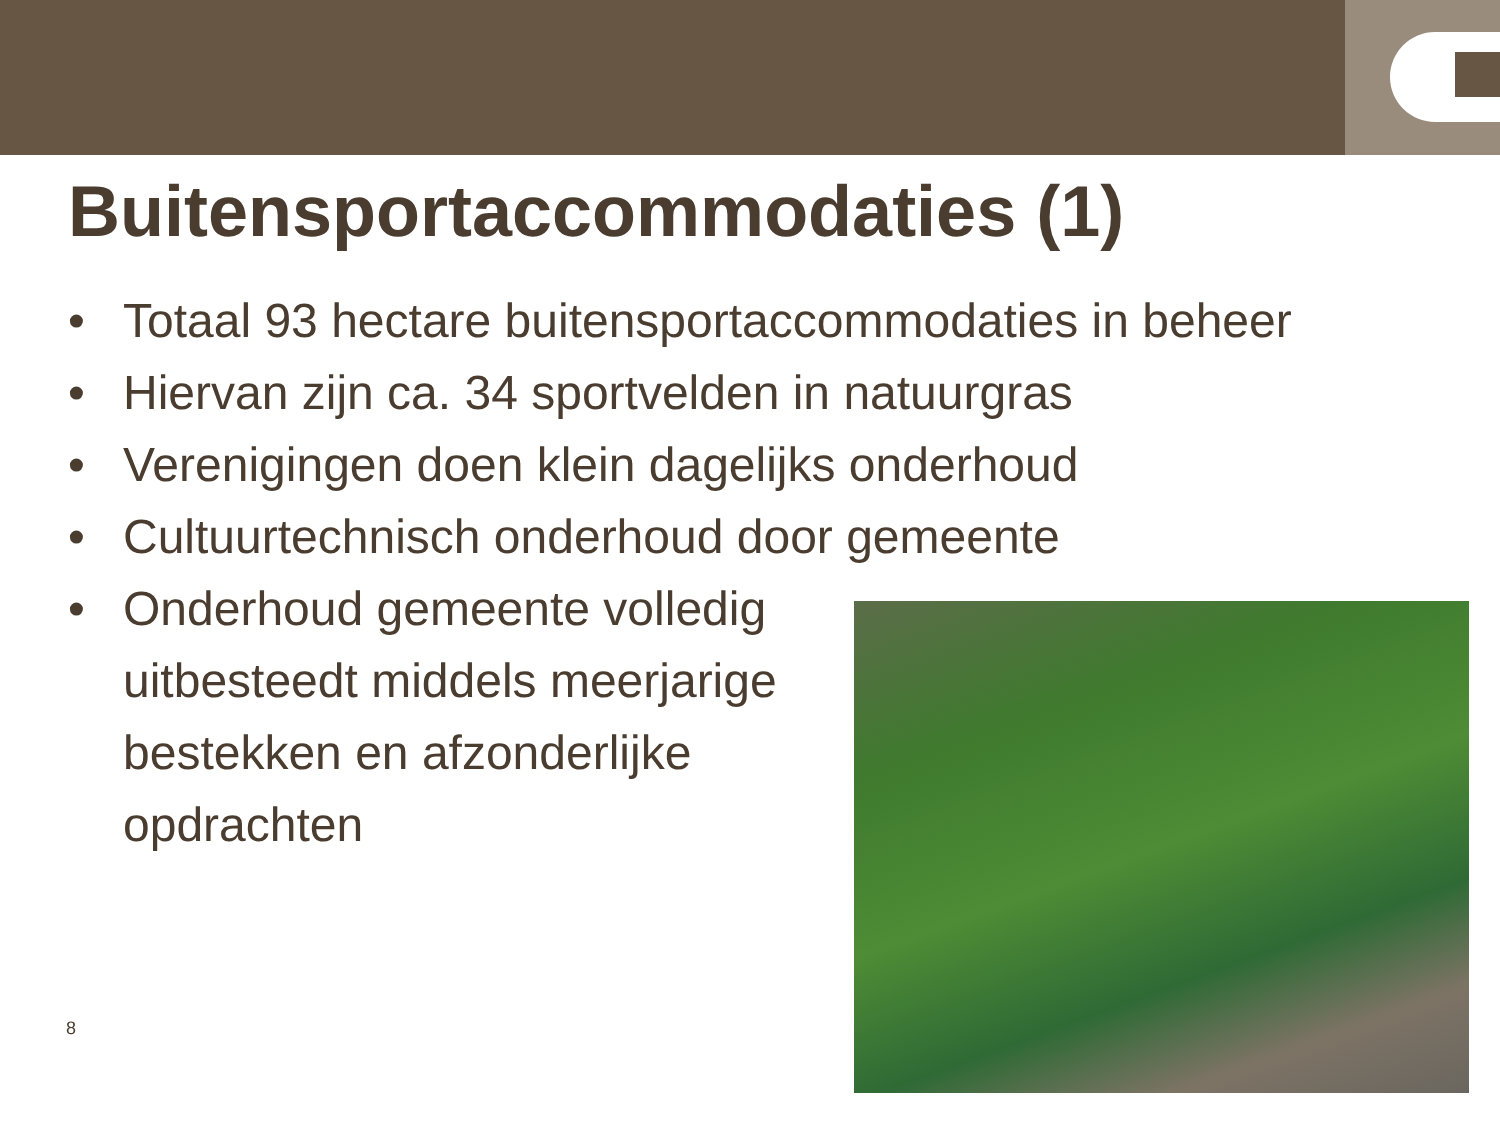Buitensportaccommodaties (1)
• Totaal 93 hectare buitensportaccommodaties in beheer
• Hiervan zijn ca. 34 sportvelden in natuurgras
• Verenigingen doen klein dagelijks onderhoud
• Cultuurtechnisch onderhoud door gemeente
• Onderhoud gemeente volledig uitbesteedt middels meerjarige bestekken en afzonderlijke opdrachten
8